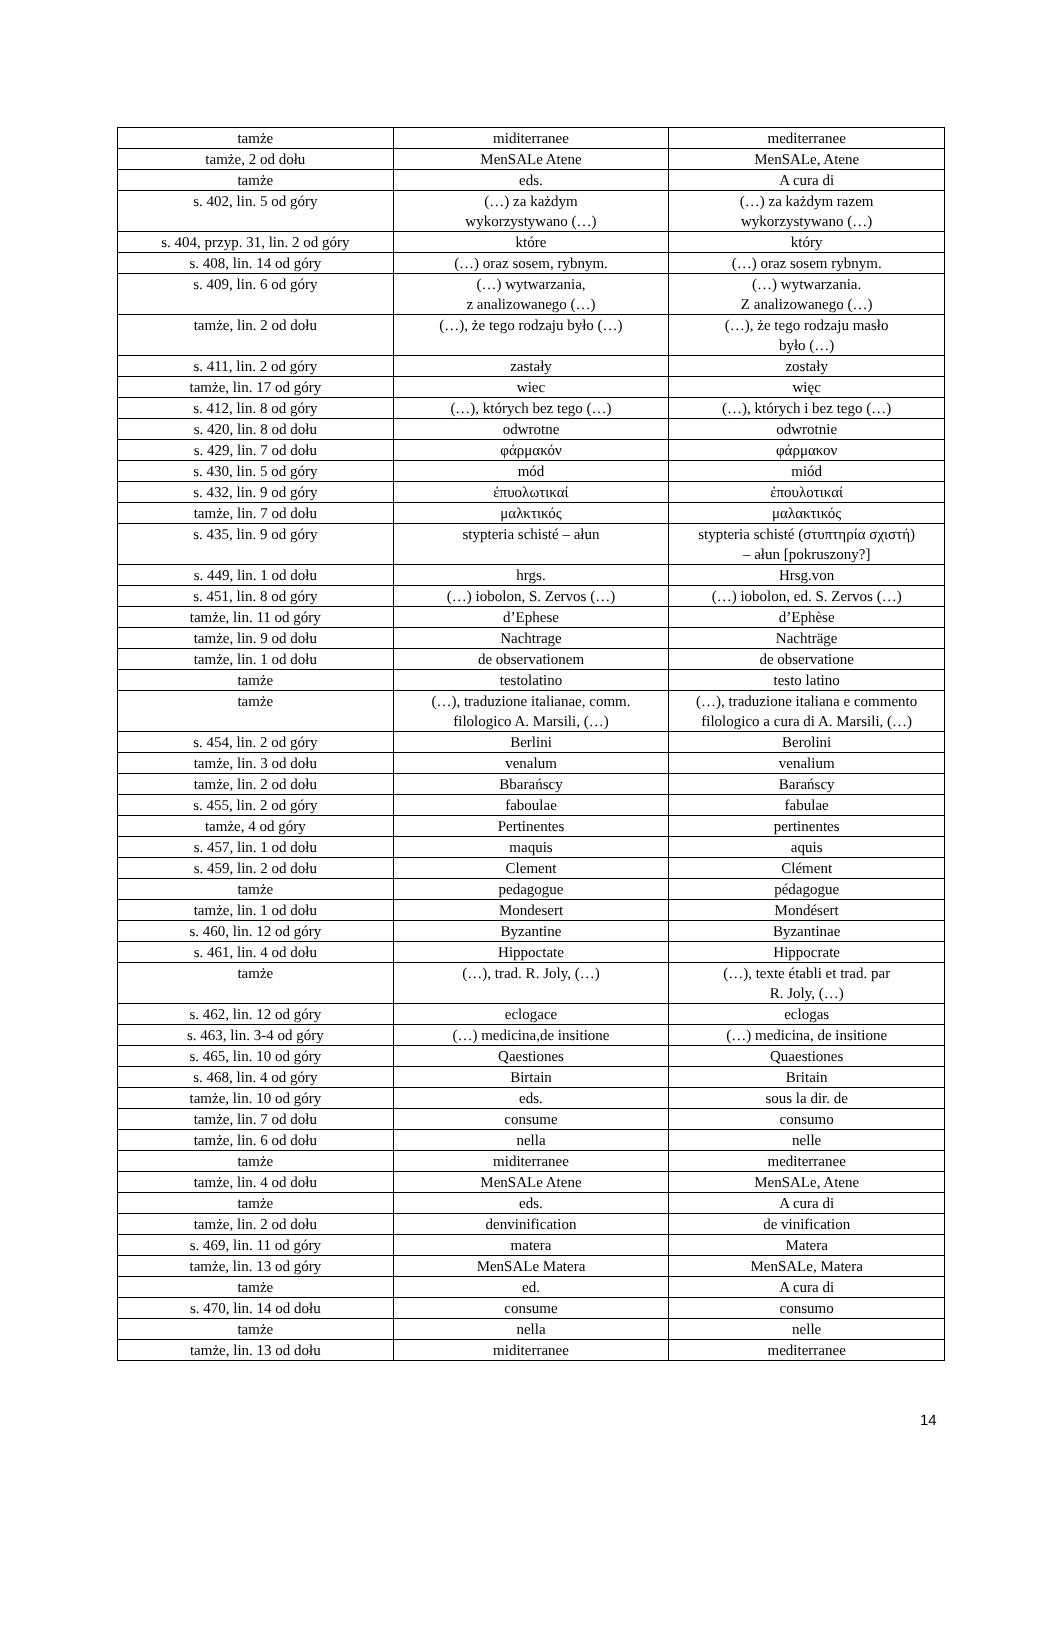| tamże | miditerranee | mediterranee |
| tamże, 2 od dołu | MenSALe Atene | MenSALe, Atene |
| tamże | eds. | A cura di |
| s. 402, lin. 5 od góry | (…) za każdym wykorzystywano (…) | (…) za każdym razem wykorzystywano (…) |
| s. 404, przyp. 31, lin. 2 od góry | które | który |
| s. 408, lin. 14 od góry | (…) oraz sosem, rybnym. | (…) oraz sosem rybnym. |
| s. 409, lin. 6 od góry | (…) wytwarzania, z analizowanego (…) | (…) wytwarzania. Z analizowanego (…) |
| tamże, lin. 2 od dołu | (…), że tego rodzaju było (…) | (…), że tego rodzaju masło było (…) |
| s. 411, lin. 2 od góry | zastały | zostały |
| tamże, lin. 17 od góry | wiec | więc |
| s. 412, lin. 8 od góry | (…), których bez tego (…) | (…), których i bez tego (…) |
| s. 420, lin. 8 od dołu | odwrotne | odwrotnie |
| s. 429, lin. 7 od dołu | φάρμακόν | φάρμακον |
| s. 430, lin. 5 od góry | mód | miód |
| s. 432, lin. 9 od góry | ἐπυολωτικαί | ἐπουλοτικαί |
| tamże, lin. 7 od dołu | μαλκτικός | μαλακτικός |
| s. 435, lin. 9 od góry | stypteria schisté – ałun | stypteria schisté (στυπτηρία σχιστή) – ałun [pokruszony?] |
| s. 449, lin. 1 od dołu | hrgs. | Hrsg.von |
| s. 451, lin. 8 od góry | (…) iobolon, S. Zervos (…) | (…) iobolon, ed. S. Zervos (…) |
| tamże, lin. 11 od góry | d’Ephese | d’Ephèse |
| tamże, lin. 9 od dołu | Nachtrage | Nachträge |
| tamże, lin. 1 od dołu | de observationem | de observatione |
| tamże | testolatino | testo latino |
| tamże | (…), traduzione italianae, comm. filologico A. Marsili, (…) | (…), traduzione italiana e commento filologico a cura di A. Marsili, (…) |
| s. 454, lin. 2 od góry | Berlini | Berolini |
| tamże, lin. 3 od dołu | venalum | venalium |
| tamże, lin. 2 od dołu | Bbarańscy | Barańscy |
| s. 455, lin. 2 od góry | faboulae | fabulae |
| tamże, 4 od góry | Pertinentes | pertinentes |
| s. 457, lin. 1 od dołu | maquis | aquis |
| s. 459, lin. 2 od dołu | Clement | Clément |
| tamże | pedagogue | pédagogue |
| tamże, lin. 1 od dołu | Mondesert | Mondésert |
| s. 460, lin. 12 od góry | Byzantine | Byzantinae |
| s. 461, lin. 4 od dołu | Hippoctate | Hippocrate |
| tamże | (…), trad. R. Joly, (…) | (…), texte établi et trad. par R. Joly, (…) |
| s. 462, lin. 12 od góry | eclogace | eclogas |
| s. 463, lin. 3-4 od góry | (…) medicina,de insitione | (…) medicina, de insitione |
| s. 465, lin. 10 od góry | Qaestiones | Quaestiones |
| s. 468, lin. 4 od góry | Birtain | Britain |
| tamże, lin. 10 od góry | eds. | sous la dir. de |
| tamże, lin. 7 od dołu | consume | consumo |
| tamże, lin. 6 od dołu | nella | nelle |
| tamże | miditerranee | mediterranee |
| tamże, lin. 4 od dołu | MenSALe Atene | MenSALe, Atene |
| tamże | eds. | A cura di |
| tamże, lin. 2 od dołu | denvinification | de vinification |
| s. 469, lin. 11 od góry | matera | Matera |
| tamże, lin. 13 od góry | MenSALe Matera | MenSALe, Matera |
| tamże | ed. | A cura di |
| s. 470, lin. 14 od dołu | consume | consumo |
| tamże | nella | nelle |
| tamże, lin. 13 od dołu | miditerranee | mediterranee |
14